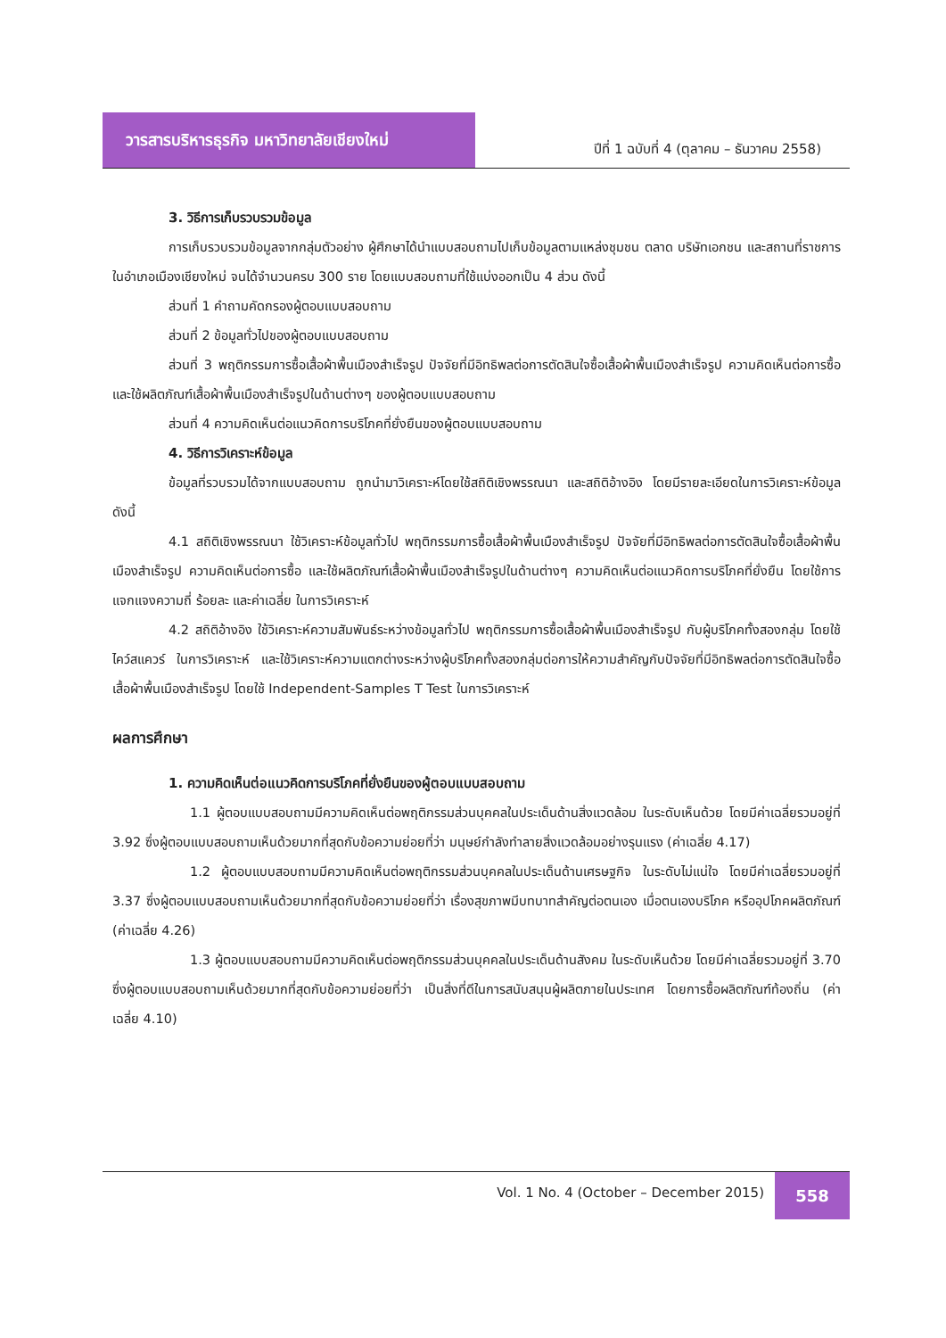วารสารบริหารธุรกิจ มหาวิทยาลัยเชียงใหม่
ปีที่ 1 ฉบับที่ 4 (ตุลาคม – ธันวาคม 2558)
3. วิธีการเก็บรวบรวมข้อมูล
การเก็บรวบรวมข้อมูลจากกลุ่มตัวอย่าง ผู้ศึกษาได้นำแบบสอบถามไปเก็บข้อมูลตามแหล่งชุมชน ตลาด บริษัทเอกชน และสถานที่ราชการในอำเภอเมืองเชียงใหม่ จนได้จำนวนครบ 300 ราย โดยแบบสอบถามที่ใช้แบ่งออกเป็น 4 ส่วน ดังนี้
ส่วนที่ 1 คำถามคัดกรองผู้ตอบแบบสอบถาม
ส่วนที่ 2 ข้อมูลทั่วไปของผู้ตอบแบบสอบถาม
ส่วนที่ 3 พฤติกรรมการซื้อเสื้อผ้าพื้นเมืองสำเร็จรูป ปัจจัยที่มีอิทธิพลต่อการตัดสินใจซื้อเสื้อผ้าพื้นเมืองสำเร็จรูป ความคิดเห็นต่อการซื้อ และใช้ผลิตภัณฑ์เสื้อผ้าพื้นเมืองสำเร็จรูปในด้านต่างๆ ของผู้ตอบแบบสอบถาม
ส่วนที่ 4 ความคิดเห็นต่อแนวคิดการบริโภคที่ยั่งยืนของผู้ตอบแบบสอบถาม
4. วิธีการวิเคราะห์ข้อมูล
ข้อมูลที่รวบรวมได้จากแบบสอบถาม ถูกนำมาวิเคราะห์โดยใช้สถิติเชิงพรรณนา และสถิติอ้างอิง โดยมีรายละเอียดในการวิเคราะห์ข้อมูล ดังนี้
4.1 สถิติเชิงพรรณนา ใช้วิเคราะห์ข้อมูลทั่วไป พฤติกรรมการซื้อเสื้อผ้าพื้นเมืองสำเร็จรูป ปัจจัยที่มีอิทธิพลต่อการตัดสินใจซื้อเสื้อผ้าพื้นเมืองสำเร็จรูป ความคิดเห็นต่อการซื้อ และใช้ผลิตภัณฑ์เสื้อผ้าพื้นเมืองสำเร็จรูปในด้านต่างๆ ความคิดเห็นต่อแนวคิดการบริโภคที่ยั่งยืน โดยใช้การแจกแจงความถี่ ร้อยละ และค่าเฉลี่ย ในการวิเคราะห์
4.2 สถิติอ้างอิง ใช้วิเคราะห์ความสัมพันธ์ระหว่างข้อมูลทั่วไป พฤติกรรมการซื้อเสื้อผ้าพื้นเมืองสำเร็จรูป กับผู้บริโภคทั้งสองกลุ่ม โดยใช้ไคว์สแควร์ ในการวิเคราะห์ และใช้วิเคราะห์ความแตกต่างระหว่างผู้บริโภคทั้งสองกลุ่มต่อการให้ความสำคัญกับปัจจัยที่มีอิทธิพลต่อการตัดสินใจซื้อเสื้อผ้าพื้นเมืองสำเร็จรูป โดยใช้ Independent-Samples T Test ในการวิเคราะห์
ผลการศึกษา
1. ความคิดเห็นต่อแนวคิดการบริโภคที่ยั่งยืนของผู้ตอบแบบสอบถาม
1.1 ผู้ตอบแบบสอบถามมีความคิดเห็นต่อพฤติกรรมส่วนบุคคลในประเด็นด้านสิ่งแวดล้อม ในระดับเห็นด้วย โดยมีค่าเฉลี่ยรวมอยู่ที่ 3.92 ซึ่งผู้ตอบแบบสอบถามเห็นด้วยมากที่สุดกับข้อความย่อยที่ว่า มนุษย์กำลังทำลายสิ่งแวดล้อมอย่างรุนแรง (ค่าเฉลี่ย 4.17)
1.2 ผู้ตอบแบบสอบถามมีความคิดเห็นต่อพฤติกรรมส่วนบุคคลในประเด็นด้านเศรษฐกิจ ในระดับไม่แน่ใจ โดยมีค่าเฉลี่ยรวมอยู่ที่ 3.37 ซึ่งผู้ตอบแบบสอบถามเห็นด้วยมากที่สุดกับข้อความย่อยที่ว่า เรื่องสุขภาพมีบทบาทสำคัญต่อตนเอง เมื่อตนเองบริโภค หรืออุปโภคผลิตภัณฑ์ (ค่าเฉลี่ย 4.26)
1.3 ผู้ตอบแบบสอบถามมีความคิดเห็นต่อพฤติกรรมส่วนบุคคลในประเด็นด้านสังคม ในระดับเห็นด้วย โดยมีค่าเฉลี่ยรวมอยู่ที่ 3.70 ซึ่งผู้ตอบแบบสอบถามเห็นด้วยมากที่สุดกับข้อความย่อยที่ว่า เป็นสิ่งที่ดีในการสนับสนุนผู้ผลิตภายในประเทศ โดยการซื้อผลิตภัณฑ์ท้องถิ่น (ค่าเฉลี่ย 4.10)
Vol. 1 No. 4 (October – December 2015)
558